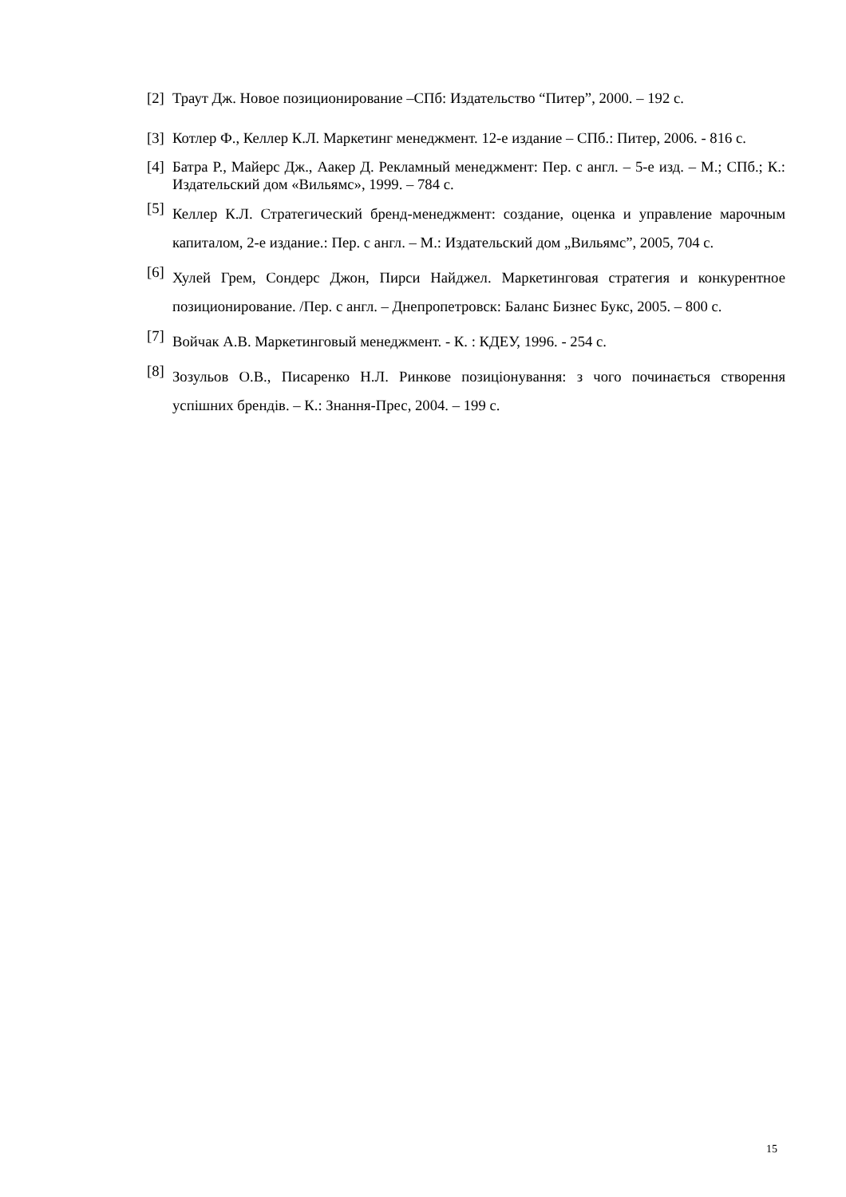[2] Траут Дж. Новое позиционирование –СПб: Издательство “Питер”, 2000. – 192 с.
[3] Котлер Ф., Келлер К.Л. Маркетинг менеджмент. 12-е издание – СПб.: Питер, 2006. - 816 с.
[4] Батра Р., Майерс Дж., Аакер Д. Рекламный менеджмент: Пер. с англ. – 5-е изд. – М.; СПб.; К.: Издательский дом «Вильямс», 1999. – 784 с.
[5] Келлер К.Л. Стратегический бренд-менеджмент: создание, оценка и управление марочным капиталом, 2-е издание.: Пер. с англ. – М.: Издательский дом „Вильямс”, 2005, 704 с.
[6] Хулей Грем, Сондерс Джон, Пирси Найджел. Маркетинговая стратегия и конкурентное позиционирование. /Пер. с англ. – Днепропетровск: Баланс Бизнес Букс, 2005. – 800 с.
[7] Войчак А.В. Маркетинговый менеджмент. - К. : КДЕУ, 1996. - 254 с.
[8] Зозульов О.В., Писаренко Н.Л. Ринкове позиціонування: з чого починається створення успішних брендів. – К.: Знання-Прес, 2004. – 199 с.
15